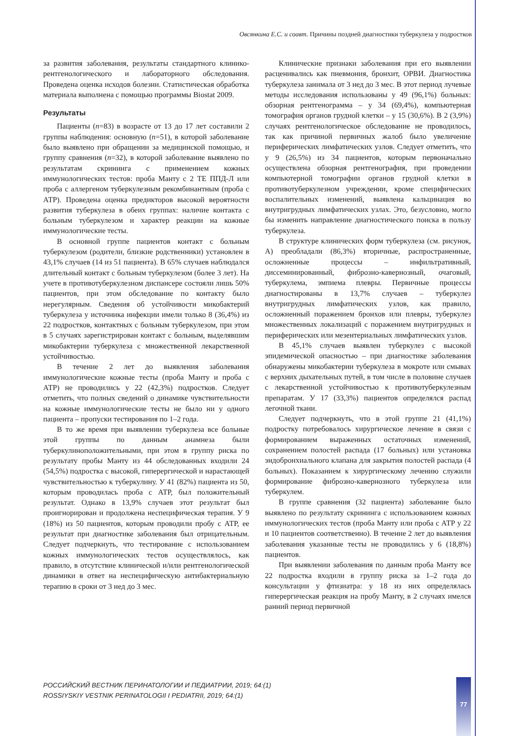Овсянкина Е.С. и соавт. Причины поздней диагностики туберкулеза у подростков
за развития заболевания, результаты стандартного клинико-рентгенологического и лабораторного обследования. Проведена оценка исходов болезни. Статистическая обработка материала выполнена с помощью программы Biostat 2009.
Результаты
Пациенты (n=83) в возрасте от 13 до 17 лет составили 2 группы наблюдения: основную (n=51), в которой заболевание было выявлено при обращении за медицинской помощью, и группу сравнения (n=32), в которой заболевание выявлено по результатам скрининга с применением кожных иммунологических тестов: проба Манту с 2 ТЕ ППД-Л или проба с аллергеном туберкулезным рекомбинантным (проба с АТР). Проведена оценка предикторов высокой вероятности развития туберкулеза в обеих группах: наличие контакта с больным туберкулезом и характер реакции на кожные иммунологические тесты.
В основной группе пациентов контакт с больным туберкулезом (родители, близкие родственники) установлен в 43,1% случаев (14 из 51 пациента). В 65% случаев наблюдался длительный контакт с больным туберкулезом (более 3 лет). На учете в противотуберкулезном диспансере состояли лишь 50% пациентов, при этом обследование по контакту было нерегулярным. Сведения об устойчивости микобактерий туберкулеза у источника инфекции имели только 8 (36,4%) из 22 подростков, контактных с больным туберкулезом, при этом в 5 случаях зарегистрирован контакт с больным, выделявшим микобактерии туберкулеза с множественной лекарственной устойчивостью.
В течение 2 лет до выявления заболевания иммунологические кожные тесты (проба Манту и проба с АТР) не проводились у 22 (42,3%) подростков. Следует отметить, что полных сведений о динамике чувствительности на кожные иммунологические тесты не было ни у одного пациента – пропуски тестирования по 1–2 года.
В то же время при выявлении туберкулеза все больные этой группы по данным анамнеза были туберкулиноположительными, при этом в группу риска по результату пробы Манту из 44 обследованных входили 24 (54,5%) подростка с высокой, гиперергической и нарастающей чувствительностью к туберкулину. У 41 (82%) пациента из 50, которым проводилась проба с АТР, был положительный результат. Однако в 13,9% случаев этот результат был проигнорирован и продолжена неспецифическая терапия. У 9 (18%) из 50 пациентов, которым проводили пробу с АТР, ее результат при диагностике заболевания был отрицательным. Следует подчеркнуть, что тестирование с использованием кожных иммунологических тестов осуществлялось, как правило, в отсутствие клинической и/или рентгенологической динамики в ответ на неспецифическую антибактериальную терапию в сроки от 3 нед до 3 мес.
Клинические признаки заболевания при его выявлении расценивались как пневмония, бронхит, ОРВИ. Диагностика туберкулеза занимала от 3 нед до 3 мес. В этот период лучевые методы исследования использованы у 49 (96,1%) больных: обзорная рентгенограмма – у 34 (69,4%), компьютерная томография органов грудной клетки – у 15 (30,6%). В 2 (3,9%) случаях рентгенологическое обследование не проводилось, так как причиной первичных жалоб было увеличение периферических лимфатических узлов. Следует отметить, что у 9 (26,5%) из 34 пациентов, которым первоначально осуществлена обзорная рентгенография, при проведении компьютерной томографии органов грудной клетки в противотуберкулезном учреждении, кроме специфических воспалительных изменений, выявлена кальцинация во внутригрудных лимфатических узлах. Это, безусловно, могло бы изменить направление диагностического поиска в пользу туберкулеза.
В структуре клинических форм туберкулеза (см. рисунок, А) преобладали (86,3%) вторичные, распространенные, осложненные процессы – инфильтративный, диссеминированный, фиброзно-кавернозный, очаговый, туберкулема, эмпиема плевры. Первичные процессы диагностированы в 13,7% случаев – туберкулез внутригрудных лимфатических узлов, как правило, осложненный поражением бронхов или плевры, туберкулез множественных локализаций с поражением внутригрудных и периферических или мезентериальных лимфатических узлов.
В 45,1% случаев выявлен туберкулез с высокой эпидемической опасностью – при диагностике заболевания обнаружены микобактерии туберкулеза в мокроте или смывах с верхних дыхательных путей, в том числе в половине случаев с лекарственной устойчивостью к противотуберкулезным препаратам. У 17 (33,3%) пациентов определялся распад легочной ткани.
Следует подчеркнуть, что в этой группе 21 (41,1%) подростку потребовалось хирургическое лечение в связи с формированием выраженных остаточных изменений, сохранением полостей распада (17 больных) или установка эндобронхиального клапана для закрытия полостей распада (4 больных). Показанием к хирургическому лечению служили формирование фиброзно-кавернозного туберкулеза или туберкулем.
В группе сравнения (32 пациента) заболевание было выявлено по результату скрининга с использованием кожных иммунологических тестов (проба Манту или проба с АТР у 22 и 10 пациентов соответственно). В течение 2 лет до выявления заболевания указанные тесты не проводились у 6 (18,8%) пациентов.
При выявлении заболевания по данным проба Манту все 22 подростка входили в группу риска за 1–2 года до консультации у фтизиатра: у 18 из них определялась гиперергическая реакция на пробу Манту, в 2 случаях имелся ранний период первичной
РОССИЙСКИЙ ВЕСТНИК ПЕРИНАТОЛОГИИ И ПЕДИАТРИИ, 2019; 64:(1)
ROSSIYSKIY VESTNIK PERINATOLOGII I PEDIATRII, 2019; 64:(1)
77